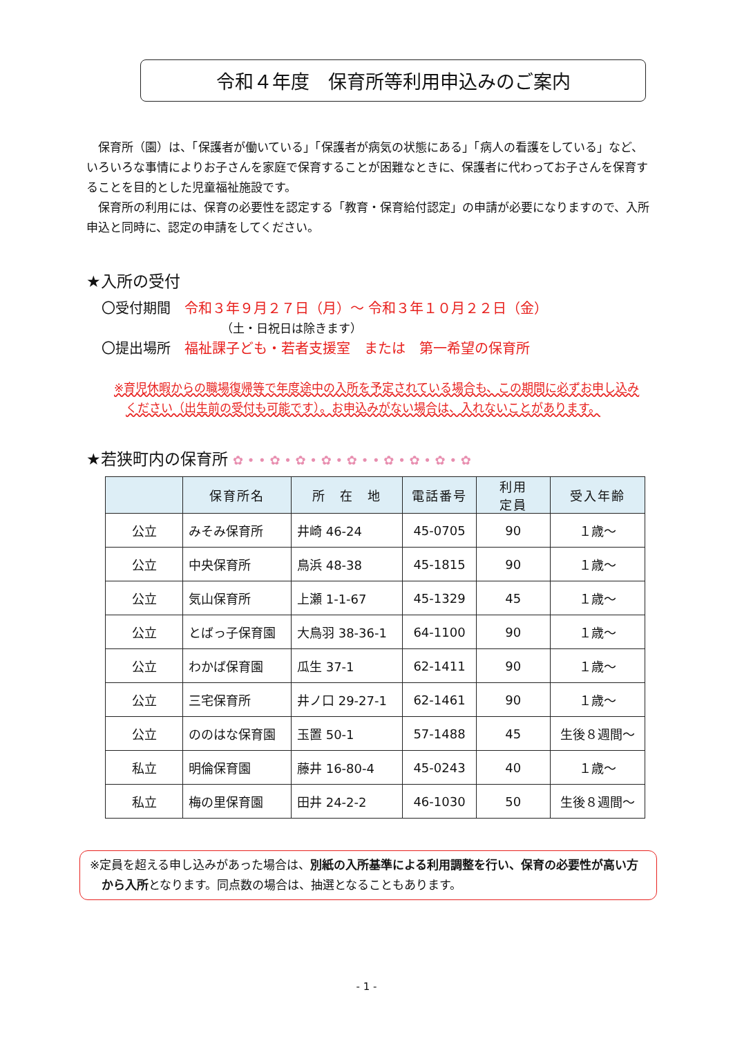令和４年度　保育所等利用申込みのご案内
保育所（園）は、「保護者が働いている」「保護者が病気の状態にある」「病人の看護をしている」など、いろいろな事情によりお子さんを家庭で保育することが困難なときに、保護者に代わってお子さんを保育することを目的とした児童福祉施設です。
保育所の利用には、保育の必要性を認定する「教育・保育給付認定」の申請が必要になりますので、入所申込と同時に、認定の申請をしてください。
★入所の受付
〇受付期間　令和３年９月２７日（月）～ 令和３年１０月２２日（金）
（土・日祝日は除きます）
〇提出場所　福祉課子ども・若者支援室　または　第一希望の保育所
※育児休暇からの職場復帰等で年度途中の入所を予定されている場合も、この期間に必ずお申し込みください（出生前の受付も可能です）。お申込みがない場合は、入れないことがあります。
★若狭町内の保育所 ✿ • • ✿ • ✿ • ✿ • ✿ • • ✿ • ✿ • ✿ • ✿
| | 保育所名 | 所 在 地 | 電話番号 | 利用 定員 | 受入年齢 |
| --- | --- | --- | --- | --- | --- |
| 公立 | みそみ保育所 | 井崎 46-24 | 45-0705 | 90 | １歳～ |
| 公立 | 中央保育所 | 鳥浜 48-38 | 45-1815 | 90 | １歳～ |
| 公立 | 気山保育所 | 上瀬 1-1-67 | 45-1329 | 45 | １歳～ |
| 公立 | とばっ子保育園 | 大鳥羽 38-36-1 | 64-1100 | 90 | １歳～ |
| 公立 | わかば保育園 | 瓜生 37-1 | 62-1411 | 90 | １歳～ |
| 公立 | 三宅保育所 | 井ノ口 29-27-1 | 62-1461 | 90 | １歳～ |
| 公立 | ののはな保育園 | 玉置 50-1 | 57-1488 | 45 | 生後８週間～ |
| 私立 | 明倫保育園 | 藤井 16-80-4 | 45-0243 | 40 | １歳～ |
| 私立 | 梅の里保育園 | 田井 24-2-2 | 46-1030 | 50 | 生後８週間～ |
※定員を超える申し込みがあった場合は、別紙の入所基準による利用調整を行い、保育の必要性が高い方から入所となります。同点数の場合は、抽選となることもあります。
- 1 -